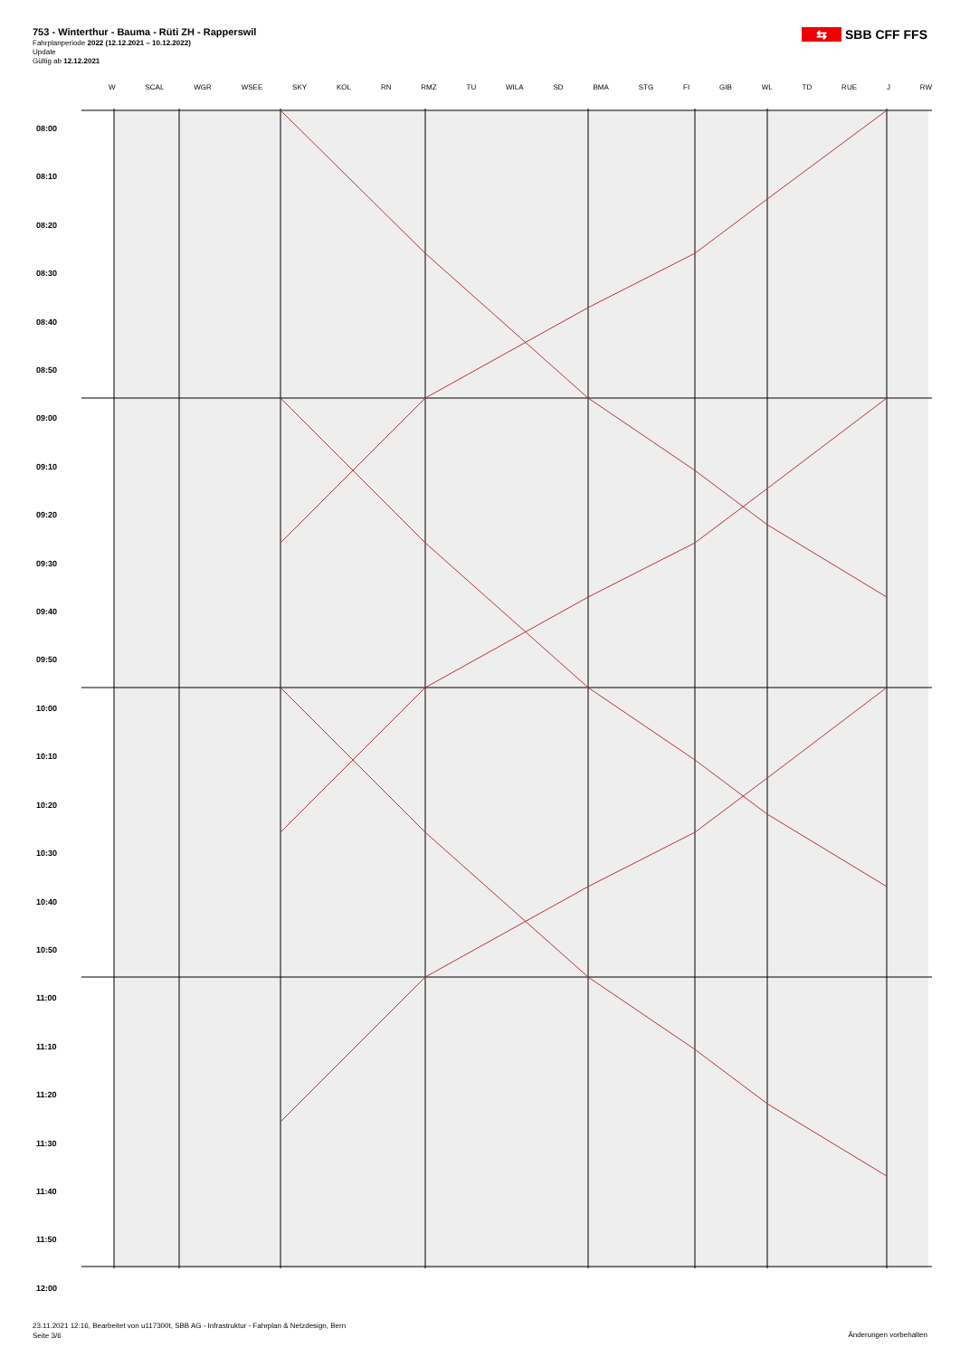753 - Winterthur - Bauma - Rüti ZH - Rapperswil
Fahrplanperiode 2022 (12.12.2021 – 10.12.2022)
Update
Gültig ab 12.12.2021
⇆ SBB CFF FFS
W SCAL WGR WSEE SKY KOL RN RMZ TU WILA SD BMA STG FI GIB WL TD RUE J RW
08:00
08:10
08:20
08:30
08:40
08:50
09:00
09:10
09:20
09:30
09:40
09:50
10:00
10:10
10:20
10:30
10:40
10:50
11:00
11:10
11:20
11:30
11:40
11:50
12:00
23.11.2021 12:16, Bearbeitet von u117300t, SBB AG - Infrastruktur - Fahrplan & Netzdesign, Bern
Seite 3/6
Änderungen vorbehalten